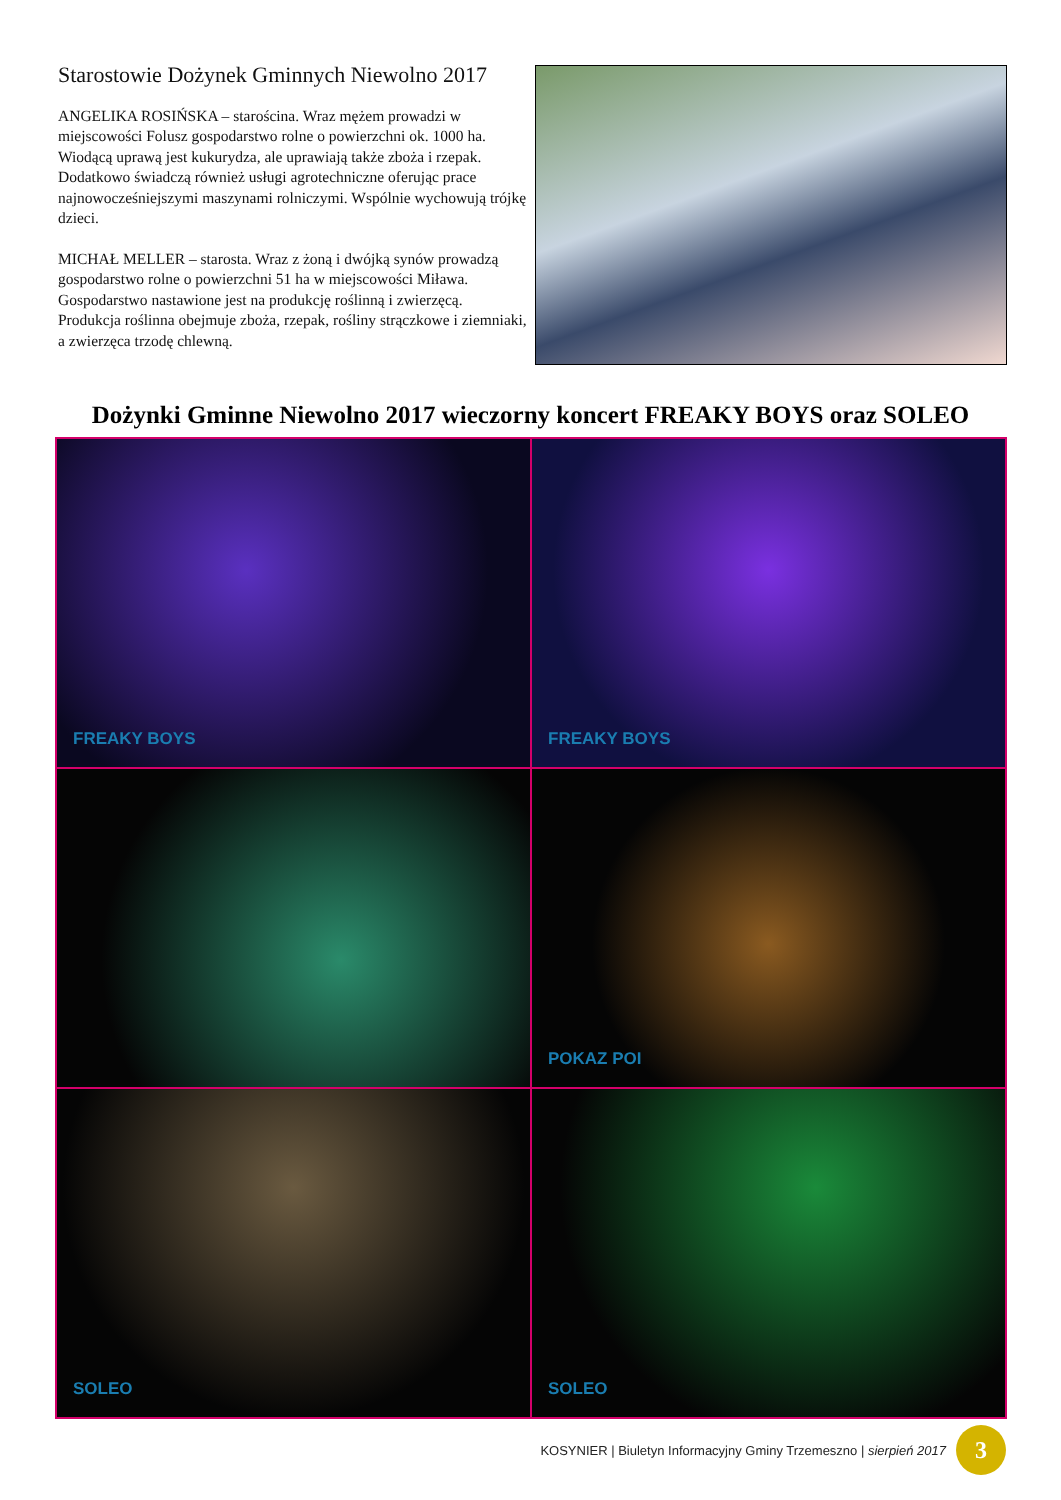Starostowie Dożynek Gminnych Niewolno 2017
ANGELIKA ROSIŃSKA – starościna. Wraz mężem prowadzi w miejscowości Folusz gospodarstwo rolne o powierzchni ok. 1000 ha. Wiodącą uprawą jest kukurydza, ale uprawiają także zboża i rzepak. Dodatkowo świadczą również usługi agrotechniczne oferując prace najnowocześniejszymi maszynami rolniczymi. Wspólnie wychowują trójkę dzieci.
MICHAŁ MELLER – starosta. Wraz z żoną i dwójką synów prowadzą gospodarstwo rolne o powierzchni 51 ha w miejscowości Miława. Gospodarstwo nastawione jest na produkcję roślinną i zwierzęcą. Produkcja roślinna obejmuje zboża, rzepak, rośliny strączkowe i ziemniaki, a zwierzęca trzodę chlewną.
Dożynki Gminne Niewolno 2017 wieczorny koncert FREAKY BOYS oraz SOLEO
FREAKY BOYS
FREAKY BOYS
POKAZ POI
SOLEO
SOLEO
KOSYNIER | Biuletyn Informacyjny Gminy Trzemeszno | sierpień 2017
3